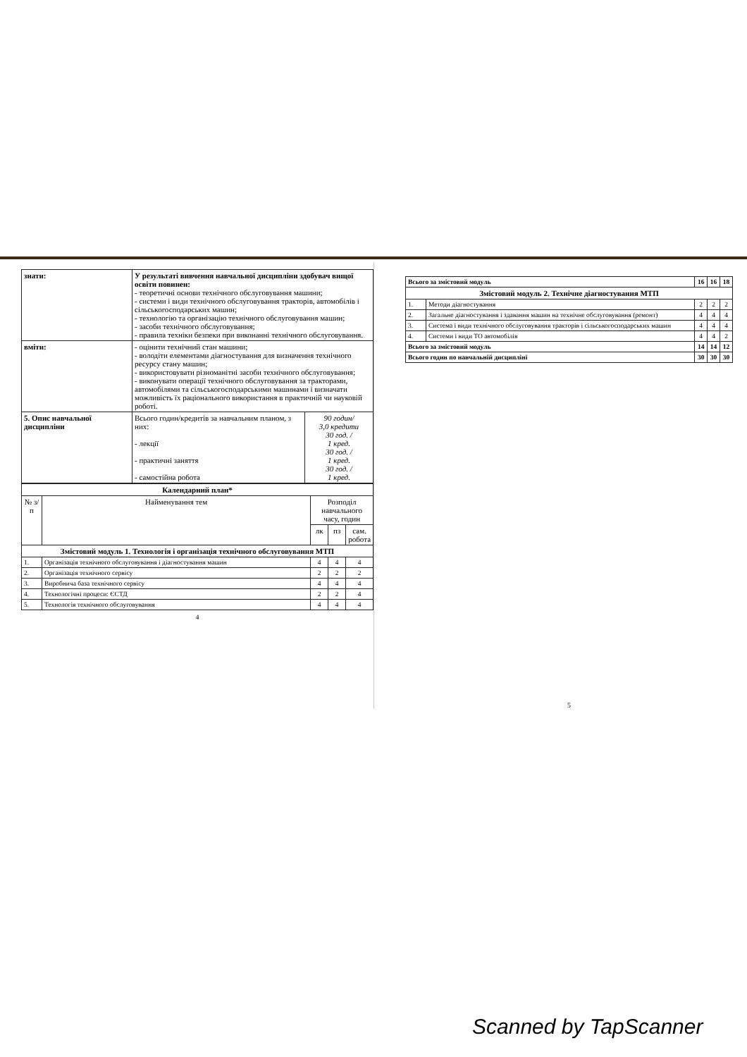| знати: | У результаті вивчення навчальної дисципліни здобувач вищої освіти повинен: - теоретичні основи технічного обслуговування машини; - системи і види технічного обслуговування тракторів, автомобілів і сільськогосподарських машин; - технологію та організацію технічного обслуговування машин; - засоби технічного обслуговування; - правила техніки безпеки при виконанні технічного обслуговування. | |
| вміти: | - оцінити технічний стан машини; - володіти елементами діагностування для визначення технічного ресурсу стану машин; - використовувати різноманітні засоби технічного обслуговування; - виконувати операції технічного обслуговування за тракторами, автомобілями та сільськогосподарськими машинами і визначати можливість їх раціонального використання в практичній чи науковій роботі. | |
| 5. Опис навчальної дисципліни | Всього годин/кредитів за навчальним планом, з них: - лекції - практичні заняття - самостійна робота | 90 годин/ 3,0 кредити 30 год. / 1 кред. 30 год. / 1 кред. 30 год. / 1 кред. |
| Календарний план* | | | | |
| --- | --- | --- | --- | --- |
| № з/п | Найменування тем | Розподіл навчального часу, годин | | |
| | | лк | пз | сам. робота |
| Змістовий модуль 1. Технологія і організація технічного обслуговування МТП | | | | |
| 1. | Організація технічного обслуговування і діагностування машин | 4 | 4 | 4 |
| 2. | Організація технічного сервісу | 2 | 2 | 2 |
| 3. | Виробнича база технічного сервісу | 4 | 4 | 4 |
| 4. | Технологічні процеси: ЄСТД | 2 | 2 | 4 |
| 5. | Технологія технічного обслуговування | 4 | 4 | 4 |
4
| Всього за змістовий модуль | | 16 | 16 | 18 |
| Змістовий модуль 2. Технічне діагностування МТП | | | | |
| 1. | Методи діагностування | 2 | 2 | 2 |
| 2. | Загальне діагностування і здавання машин на технічне обслуговування (ремонт) | 4 | 4 | 4 |
| 3. | Система і види технічного обслуговування тракторів і сільськогосподарських машин | 4 | 4 | 4 |
| 4. | Системи і види ТО автомобілів | 4 | 4 | 2 |
| Всього за змістовий модуль | | 14 | 14 | 12 |
| Всього годин по навчальній дисципліні | | 30 | 30 | 30 |
5
Scanned by TapScanner